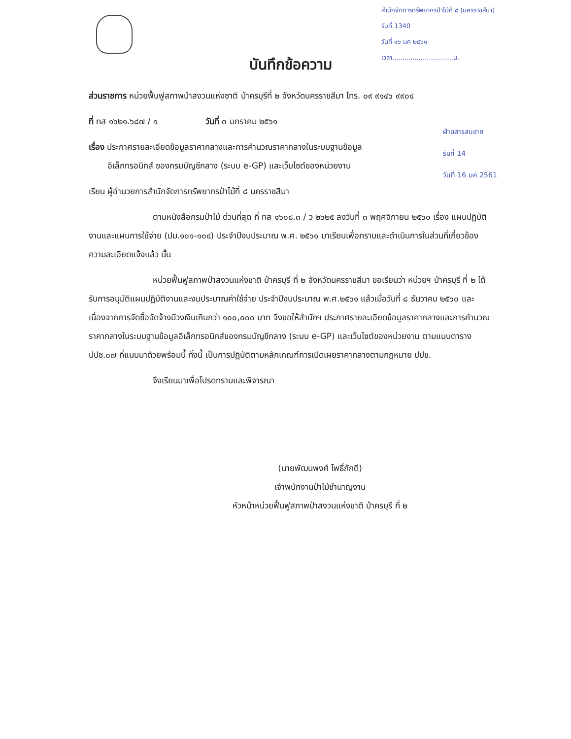สำนักจัดการทรัพยากรป่าไม้ที่ ๘ (นครราชสีมา)
รับที่ 1340
วันที่ ๑๖ มค ๒๕๖๑
เวลา..............................น.
ฝ่ายสารสนเทศ
รับที่ 14
วันที่ 16 มค 2561
บันทึกข้อความ
ส่วนราชการ หน่วยฟื้นฟูสภาพป่าสงวนแห่งชาติ ป่าครบุรีที่ ๒ จังหวัดนครราชสีมา โทร. ๐๙ ๙๑๔๖ ๙๙๐๔
ที่ ทส ๑๖๒๑.๖๘๗ / ๑ วันที่ ๓ มกราคม ๒๕๖๑
เรื่อง ประกาศรายละเอียดข้อมูลราคากลางและการคำนวณราคากลางในระบบฐานข้อมูล
อิเล็กทรอนิกส์ ของกรมบัญชีกลาง (ระบบ e-GP) และเว็บไซต์ของหน่วยงาน
เรียน ผู้อำนวยการสำนักจัดการทรัพยากรป่าไม้ที่ ๘ นครราชสีมา
ตามหนังสือกรมป่าไม้ ด่วนที่สุด ที่ ทส ๑๖๐๘.๓ / ว ๒๖๒๕ ลงวันที่ ๓ พฤศจิกายน ๒๕๖๐ เรื่อง แผนปฏิบัติงานและแผนการใช้จ่าย (ปม.๑๐๑-๑๐๔) ประจำปีงบประมาณ พ.ศ. ๒๕๖๑ มาเรียนเพื่อทราบและดำเนินการในส่วนที่เกี่ยวข้อง ความละเอียดแจ้งแล้ว นั้น
หน่วยฟื้นฟูสภาพป่าสงวนแห่งชาติ ป่าครบุรี ที่ ๒ จังหวัดนครราชสีมา ขอเรียนว่า หน่วยฯ ป่าครบุรี ที่ ๒ ได้รับการอนุมัติแผนปฏิบัติงานและงบประมาณค่าใช้จ่าย ประจำปีงบประมาณ พ.ศ.๒๕๖๑ แล้วเมื่อวันที่ ๘ ธันวาคม ๒๕๖๐ และเนื่องจากการจัดซื้อจัดจ้างมีวงเงินเกินกว่า ๑๐๐,๐๐๐ บาท จึงขอให้สำนักฯ ประกาศรายละเอียดข้อมูลราคากลางและการคำนวณราคากลางในระบบฐานข้อมูลอิเล็กทรอนิกส์ของกรมบัญชีกลาง (ระบบ e-GP) และเว็บไซต์ของหน่วยงาน ตามแบบตาราง ปปช.๐๗ ที่แนบมาด้วยพร้อมนี้ ทั้งนี้ เป็นการปฏิบัติตามหลักเกณฑ์การเปิดเผยราคากลางตามกฎหมาย ปปช.
จึงเรียนมาเพื่อโปรดทราบและพิจารณา
(นายพัฒนพงศ์ โพธิ์ภักดี)
เจ้าพนักงานป่าไม้ชำนาญงาน
หัวหน้าหน่วยฟื้นฟูสภาพป่าสงวนแห่งชาติ ป่าครบุรี ที่ ๒